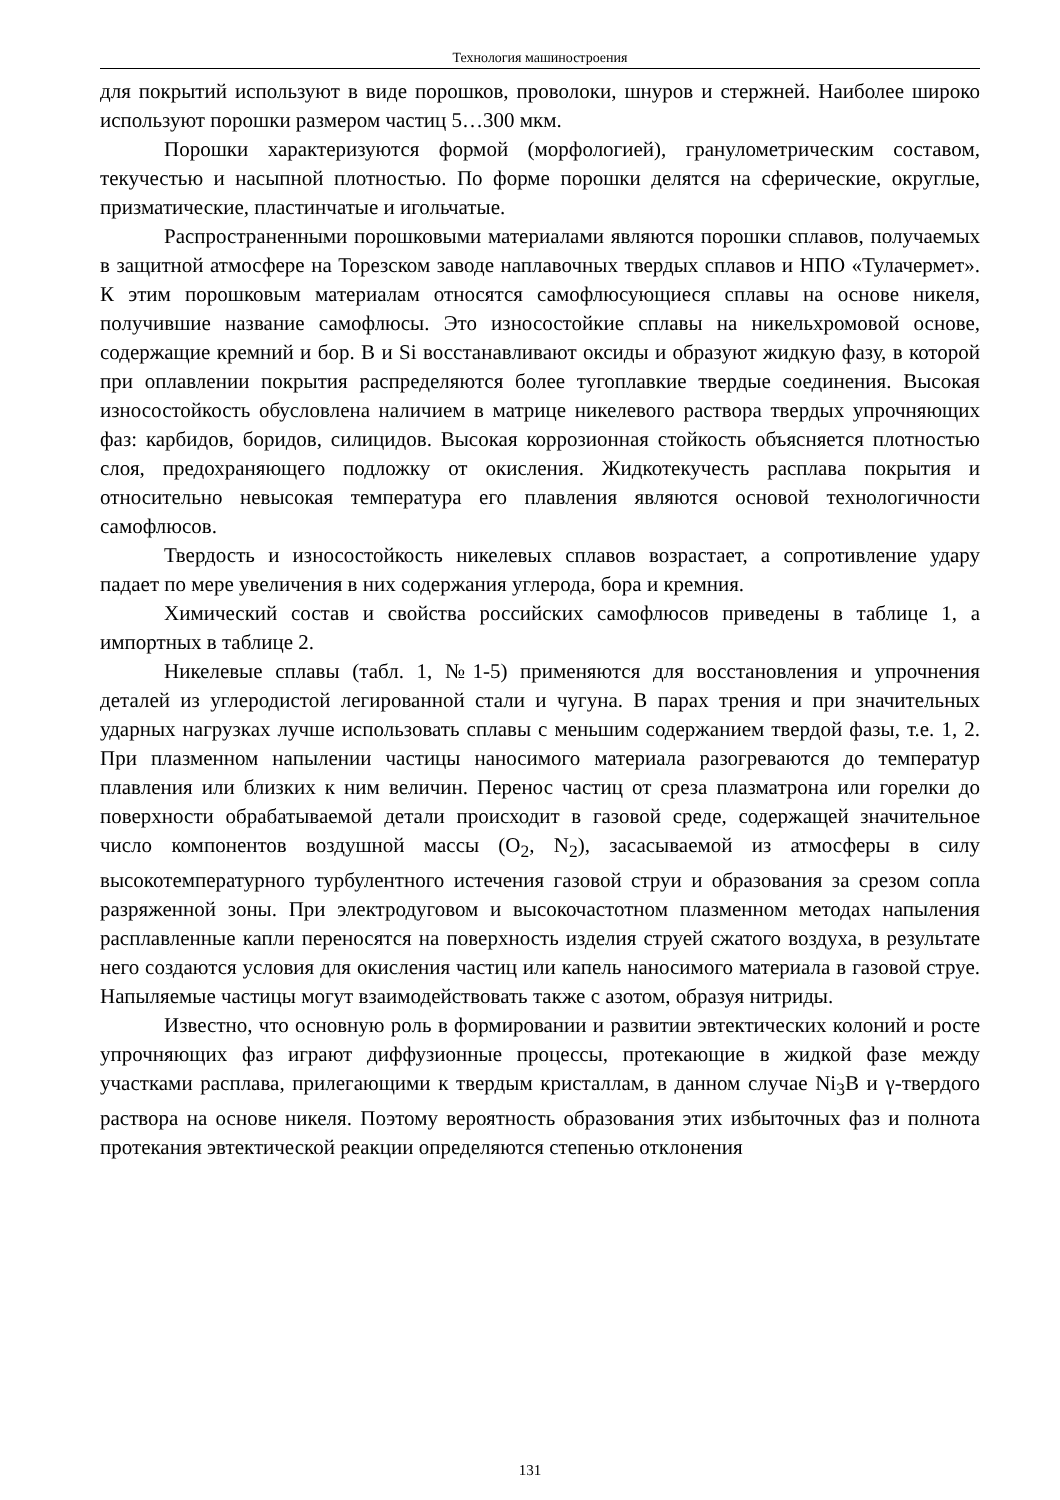Технология машиностроения
для покрытий используют в виде порошков, проволоки, шнуров и стержней. Наиболее широко используют порошки размером частиц 5…300 мкм.
Порошки характеризуются формой (морфологией), гранулометрическим составом, текучестью и насыпной плотностью. По форме порошки делятся на сферические, округлые, призматические, пластинчатые и игольчатые.
Распространенными порошковыми материалами являются порошки сплавов, получаемых в защитной атмосфере на Торезском заводе наплавочных твердых сплавов и НПО «Тулачермет». К этим порошковым материалам относятся самофлюсующиеся сплавы на основе никеля, получившие название самофлюсы. Это износостойкие сплавы на никельхромовой основе, содержащие кремний и бор. В и Si восстанавливают оксиды и образуют жидкую фазу, в которой при оплавлении покрытия распределяются более тугоплавкие твердые соединения. Высокая износостойкость обусловлена наличием в матрице никелевого раствора твердых упрочняющих фаз: карбидов, боридов, силицидов. Высокая коррозионная стойкость объясняется плотностью слоя, предохраняющего подложку от окисления. Жидкотекучесть расплава покрытия и относительно невысокая температура его плавления являются основой технологичности самофлюсов.
Твердость и износостойкость никелевых сплавов возрастает, а сопротивление удару падает по мере увеличения в них содержания углерода, бора и кремния.
Химический состав и свойства российских самофлюсов приведены в таблице 1, а импортных в таблице 2.
Никелевые сплавы (табл. 1, №1-5) применяются для восстановления и упрочнения деталей из углеродистой легированной стали и чугуна. В парах трения и при значительных ударных нагрузках лучше использовать сплавы с меньшим содержанием твердой фазы, т.е. 1, 2. При плазменном напылении частицы наносимого материала разогреваются до температур плавления или близких к ним величин. Перенос частиц от среза плазматрона или горелки до поверхности обрабатываемой детали происходит в газовой среде, содержащей значительное число компонентов воздушной массы (O<sub>2</sub>, N<sub>2</sub>), засасываемой из атмосферы в силу высокотемпературного турбулентного истечения газовой струи и образования за срезом сопла разряженной зоны. При электродуговом и высокочастотном плазменном методах напыления расплавленные капли переносятся на поверхность изделия струей сжатого воздуха, в результате него создаются условия для окисления частиц или капель наносимого материала в газовой струе. Напыляемые частицы могут взаимодействовать также с азотом, образуя нитриды.
Известно, что основную роль в формировании и развитии эвтектических колоний и росте упрочняющих фаз играют диффузионные процессы, протекающие в жидкой фазе между участками расплава, прилегающими к твердым кристаллам, в данном случае Ni<sub>3</sub>B и γ-твердого раствора на основе никеля. Поэтому вероятность образования этих избыточных фаз и полнота протекания эвтектической реакции определяются степенью отклонения
131